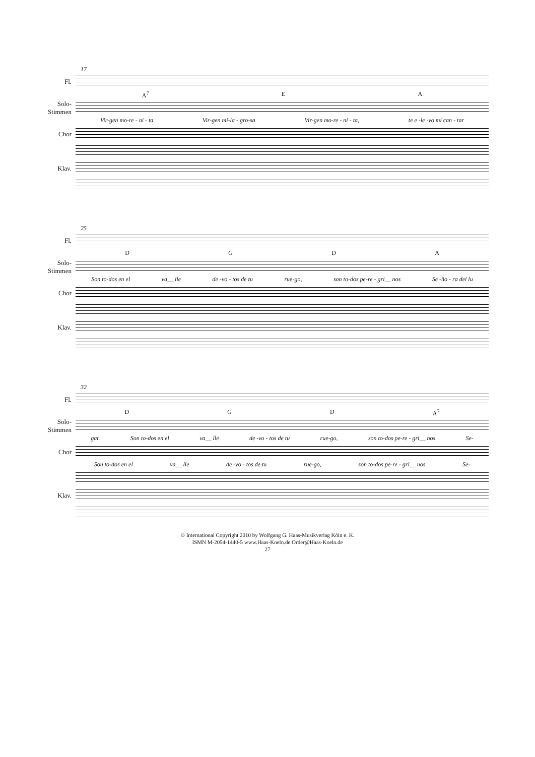17
Fl.
A<sup>7</sup> EA
Solo-Stimmen
Vir-gen mo-re - ni - ta Vir-gen mi-la - gro-sa Vir-gen mo-re - ni - ta, te e -le -vo mi can - tar
Chor
Klav.
25
Fl.
DGDA
Solo-Stimmen
Son to-dos en el va__ lle de -vo - tos de tu rue-go, son to-dos pe-re - gri__ nos Se -ño - ra del lu
Chor
Klav.
32
Fl.
DGD A<sup>7</sup>
Solo-Stimmen
gar. Son to-dos en el va__ lle de -vo - tos de tu rue-go, son to-dos pe-re - gri__ nos Se-
Chor
Son to-dos en el va__ lle de -vo - tos de tu rue-go, son to-dos pe-re - gri__ nos Se-
Klav.
© International Copyright 2010 by Wolfgang G. Haas-Musikverlag Köln e. K.
ISMN M-2054-1440-5 www.Haas-Koeln.de Order@Haas-Koeln.de
27